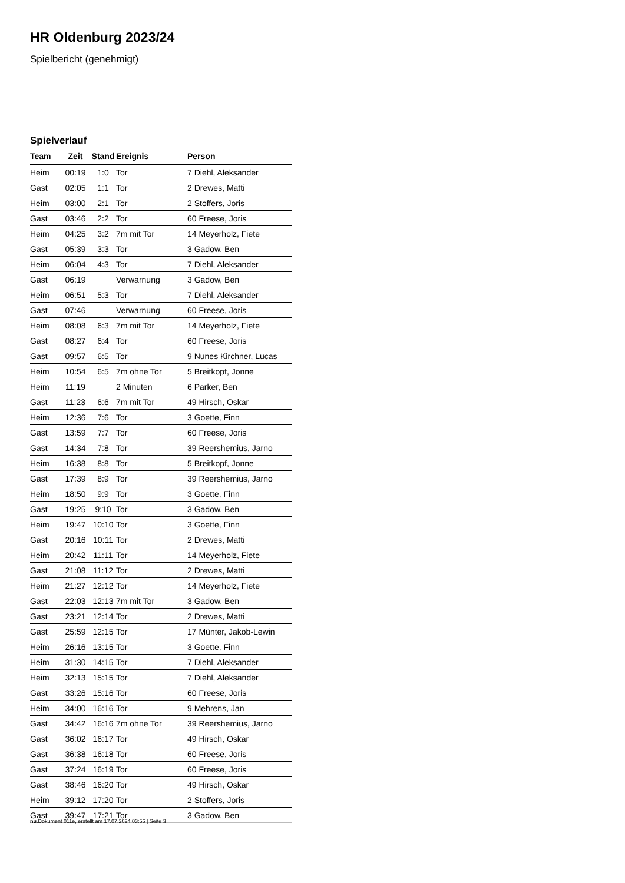HR Oldenburg 2023/24
Spielbericht (genehmigt)
Spielverlauf
| Team | Zeit | Stand | Ereignis | Person |
| --- | --- | --- | --- | --- |
| Heim | 00:19 | 1:0 | Tor | 7 Diehl, Aleksander |
| Gast | 02:05 | 1:1 | Tor | 2 Drewes, Matti |
| Heim | 03:00 | 2:1 | Tor | 2 Stoffers, Joris |
| Gast | 03:46 | 2:2 | Tor | 60 Freese, Joris |
| Heim | 04:25 | 3:2 | 7m mit Tor | 14 Meyerholz, Fiete |
| Gast | 05:39 | 3:3 | Tor | 3 Gadow, Ben |
| Heim | 06:04 | 4:3 | Tor | 7 Diehl, Aleksander |
| Gast | 06:19 | | Verwarnung | 3 Gadow, Ben |
| Heim | 06:51 | 5:3 | Tor | 7 Diehl, Aleksander |
| Gast | 07:46 | | Verwarnung | 60 Freese, Joris |
| Heim | 08:08 | 6:3 | 7m mit Tor | 14 Meyerholz, Fiete |
| Gast | 08:27 | 6:4 | Tor | 60 Freese, Joris |
| Gast | 09:57 | 6:5 | Tor | 9 Nunes Kirchner, Lucas |
| Heim | 10:54 | 6:5 | 7m ohne Tor | 5 Breitkopf, Jonne |
| Heim | 11:19 | | 2 Minuten | 6 Parker, Ben |
| Gast | 11:23 | 6:6 | 7m mit Tor | 49 Hirsch, Oskar |
| Heim | 12:36 | 7:6 | Tor | 3 Goette, Finn |
| Gast | 13:59 | 7:7 | Tor | 60 Freese, Joris |
| Gast | 14:34 | 7:8 | Tor | 39 Reershemius, Jarno |
| Heim | 16:38 | 8:8 | Tor | 5 Breitkopf, Jonne |
| Gast | 17:39 | 8:9 | Tor | 39 Reershemius, Jarno |
| Heim | 18:50 | 9:9 | Tor | 3 Goette, Finn |
| Gast | 19:25 | 9:10 | Tor | 3 Gadow, Ben |
| Heim | 19:47 | 10:10 | Tor | 3 Goette, Finn |
| Gast | 20:16 | 10:11 | Tor | 2 Drewes, Matti |
| Heim | 20:42 | 11:11 | Tor | 14 Meyerholz, Fiete |
| Gast | 21:08 | 11:12 | Tor | 2 Drewes, Matti |
| Heim | 21:27 | 12:12 | Tor | 14 Meyerholz, Fiete |
| Gast | 22:03 | 12:13 | 7m mit Tor | 3 Gadow, Ben |
| Gast | 23:21 | 12:14 | Tor | 2 Drewes, Matti |
| Gast | 25:59 | 12:15 | Tor | 17 Münter, Jakob-Lewin |
| Heim | 26:16 | 13:15 | Tor | 3 Goette, Finn |
| Heim | 31:30 | 14:15 | Tor | 7 Diehl, Aleksander |
| Heim | 32:13 | 15:15 | Tor | 7 Diehl, Aleksander |
| Gast | 33:26 | 15:16 | Tor | 60 Freese, Joris |
| Heim | 34:00 | 16:16 | Tor | 9 Mehrens, Jan |
| Gast | 34:42 | 16:16 | 7m ohne Tor | 39 Reershemius, Jarno |
| Gast | 36:02 | 16:17 | Tor | 49 Hirsch, Oskar |
| Gast | 36:38 | 16:18 | Tor | 60 Freese, Joris |
| Gast | 37:24 | 16:19 | Tor | 60 Freese, Joris |
| Gast | 38:46 | 16:20 | Tor | 49 Hirsch, Oskar |
| Heim | 39:12 | 17:20 | Tor | 2 Stoffers, Joris |
| Gast | 39:47 | 17:21 | Tor | 3 Gadow, Ben |
nu.Dokument 011e, erstellt am 17.07.2024 03:56 | Seite 3